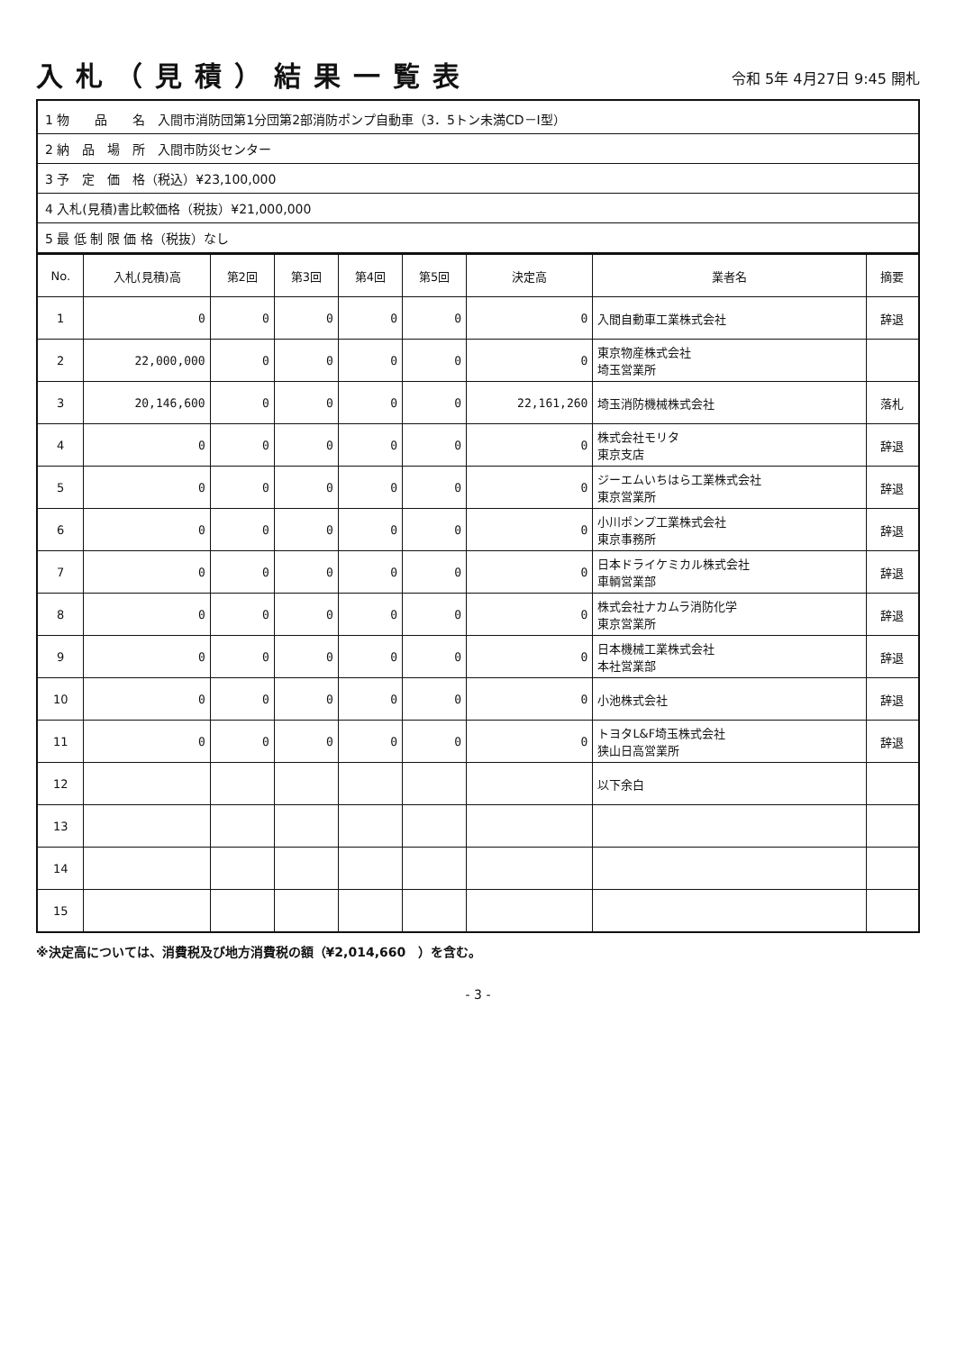入札（見積）結果一覧表
令和 5年 4月27日 9:45 開札
1 物　　品　　名　入間市消防団第1分団第2部消防ポンプ自動車（3．5トン未満CD－I型）
2 納　品　場　所　入間市防災センター
3 予　定　価　格（税込）¥23,100,000
4 入札(見積)書比較価格（税抜）¥21,000,000
5 最 低 制 限 価 格（税抜）なし
| No. | 入札(見積)高 | 第2回 | 第3回 | 第4回 | 第5回 | 決定高 | 業者名 | 摘要 |
| --- | --- | --- | --- | --- | --- | --- | --- | --- |
| 1 | 0 | 0 | 0 | 0 | 0 | 0 | 入間自動車工業株式会社 | 辞退 |
| 2 | 22,000,000 | 0 | 0 | 0 | 0 | 0 | 東京物産株式会社 埼玉営業所 | |
| 3 | 20,146,600 | 0 | 0 | 0 | 0 | 22,161,260 | 埼玉消防機械株式会社 | 落札 |
| 4 | 0 | 0 | 0 | 0 | 0 | 0 | 株式会社モリタ 東京支店 | 辞退 |
| 5 | 0 | 0 | 0 | 0 | 0 | 0 | ジーエムいちはら工業株式会社 東京営業所 | 辞退 |
| 6 | 0 | 0 | 0 | 0 | 0 | 0 | 小川ポンプ工業株式会社 東京事務所 | 辞退 |
| 7 | 0 | 0 | 0 | 0 | 0 | 0 | 日本ドライケミカル株式会社 車輌営業部 | 辞退 |
| 8 | 0 | 0 | 0 | 0 | 0 | 0 | 株式会社ナカムラ消防化学 東京営業所 | 辞退 |
| 9 | 0 | 0 | 0 | 0 | 0 | 0 | 日本機械工業株式会社 本社営業部 | 辞退 |
| 10 | 0 | 0 | 0 | 0 | 0 | 0 | 小池株式会社 | 辞退 |
| 11 | 0 | 0 | 0 | 0 | 0 | 0 | トヨタL&F埼玉株式会社 狭山日高営業所 | 辞退 |
| 12 | | | | | | | 以下余白 | |
| 13 | | | | | | | | |
| 14 | | | | | | | | |
| 15 | | | | | | | | |
※決定高については、消費税及び地方消費税の額（¥2,014,660　）を含む。
- 3 -